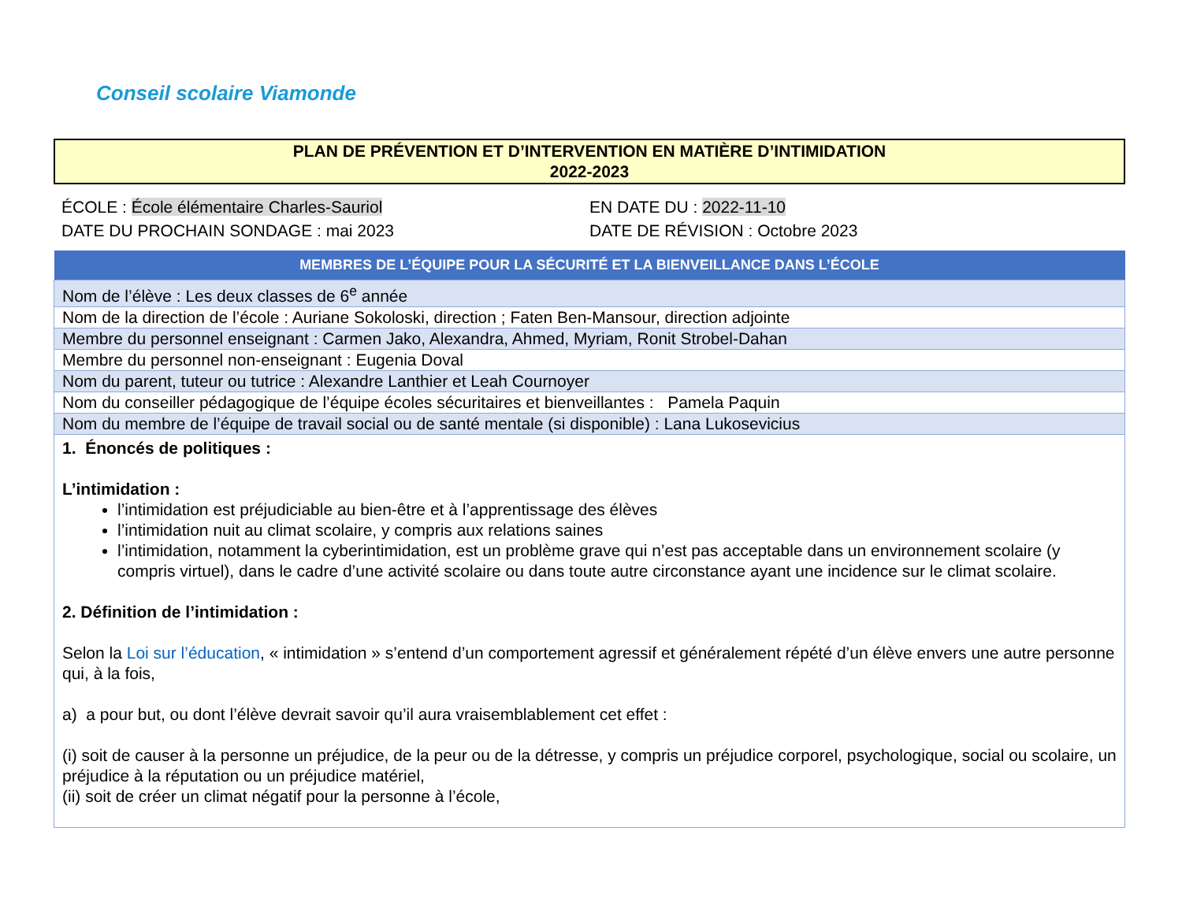Conseil scolaire Viamonde
PLAN DE PRÉVENTION ET D’INTERVENTION EN MATIÈRE D’INTIMIDATION
2022-2023
ÉCOLE : École élémentaire Charles-Sauriol
DATE DU PROCHAIN SONDAGE : mai 2023
EN DATE DU : 2022-11-10
DATE DE RÉVISION : Octobre 2023
| MEMBRES DE L’ÉQUIPE POUR LA SÉCURITÉ ET LA BIENVEILLANCE DANS L’ÉCOLE |
| --- |
| Nom de l’élève : Les deux classes de 6<sup>e</sup> année |
| Nom de la direction de l’école : Auriane Sokoloski, direction ; Faten Ben-Mansour, direction adjointe |
| Membre du personnel enseignant : Carmen Jako, Alexandra, Ahmed, Myriam, Ronit Strobel-Dahan |
| Membre du personnel non-enseignant : Eugenia Doval |
| Nom du parent, tuteur ou tutrice : Alexandre Lanthier et Leah Cournoyer |
| Nom du conseiller pédagogique de l’équipe écoles sécuritaires et bienveillantes : Pamela Paquin |
| Nom du membre de l’équipe de travail social ou de santé mentale (si disponible) : Lana Lukosevicius |
| 1. Énoncés de politiques : L’intimidation : l’intimidation est préjudiciable au bien-être et à l’apprentissage des élèves l’intimidation nuit au climat scolaire, y compris aux relations saines l’intimidation, notamment la cyberintimidation, est un problème grave qui n’est pas acceptable dans un environnement scolaire (y compris virtuel), dans le cadre d’une activité scolaire ou dans toute autre circonstance ayant une incidence sur le climat scolaire. 2. Définition de l’intimidation : Selon la Loi sur l’éducation , « intimidation » s’entend d’un comportement agressif et généralement répété d’un élève envers une autre personne qui, à la fois, a) a pour but, ou dont l’élève devrait savoir qu’il aura vraisemblablement cet effet : (i) soit de causer à la personne un préjudice, de la peur ou de la détresse, y compris un préjudice corporel, psychologique, social ou scolaire, un préjudice à la réputation ou un préjudice matériel, (ii) soit de créer un climat négatif pour la personne à l’école, |